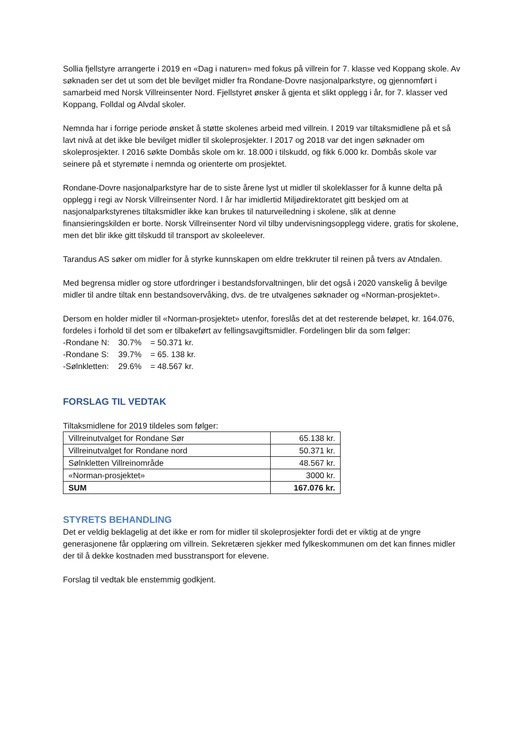Sollia fjellstyre arrangerte i 2019 en «Dag i naturen» med fokus på villrein for 7. klasse ved Koppang skole. Av søknaden ser det ut som det ble bevilget midler fra Rondane-Dovre nasjonalparkstyre, og gjennomført i samarbeid med Norsk Villreinsenter Nord. Fjellstyret ønsker å gjenta et slikt opplegg i år, for 7. klasser ved Koppang, Folldal og Alvdal skoler.
Nemnda har i forrige periode ønsket å støtte skolenes arbeid med villrein. I 2019 var tiltaksmidlene på et så lavt nivå at det ikke ble bevilget midler til skoleprosjekter. I 2017 og 2018 var det ingen søknader om skoleprosjekter. I 2016 søkte Dombås skole om kr. 18.000 i tilskudd, og fikk 6.000 kr. Dombås skole var seinere på et styremøte i nemnda og orienterte om prosjektet.
Rondane-Dovre nasjonalparkstyre har de to siste årene lyst ut midler til skoleklasser for å kunne delta på opplegg i regi av Norsk Villreinsenter Nord. I år har imidlertid Miljødirektoratet gitt beskjed om at nasjonalparkstyrenes tiltaksmidler ikke kan brukes til naturveiledning i skolene, slik at denne finansieringskilden er borte. Norsk Villreinsenter Nord vil tilby undervisningsopplegg videre, gratis for skolene, men det blir ikke gitt tilskudd til transport av skoleelever.
Tarandus AS søker om midler for å styrke kunnskapen om eldre trekkruter til reinen på tvers av Atndalen.
Med begrensa midler og store utfordringer i bestandsforvaltningen, blir det også i 2020 vanskelig å bevilge midler til andre tiltak enn bestandsovervåking, dvs. de tre utvalgenes søknader og «Norman-prosjektet».
Dersom en holder midler til «Norman-prosjektet» utenfor, foreslås det at det resterende beløpet, kr. 164.076, fordeles i forhold til det som er tilbakeført av fellingsavgiftsmidler. Fordelingen blir da som følger:
| -Rondane N: | 30.7% | = 50.371 kr. |
| -Rondane S: | 39.7% | = 65. 138 kr. |
| -Sølnkletten: | 29.6% | = 48.567 kr. |
FORSLAG TIL VEDTAK
Tiltaksmidlene for 2019 tildeles som følger:
| Villreinutvalget for Rondane Sør | 65.138 kr. |
| Villreinutvalget for Rondane nord | 50.371 kr. |
| Sølnkletten Villreinområde | 48.567 kr. |
| «Norman-prosjektet» | 3000 kr. |
| SUM | 167.076 kr. |
STYRETS BEHANDLING
Det er veldig beklagelig at det ikke er rom for midler til skoleprosjekter fordi det er viktig at de yngre generasjonene får opplæring om villrein. Sekretæren sjekker med fylkeskommunen om det kan finnes midler der til å dekke kostnaden med busstransport for elevene.
Forslag til vedtak ble enstemmig godkjent.